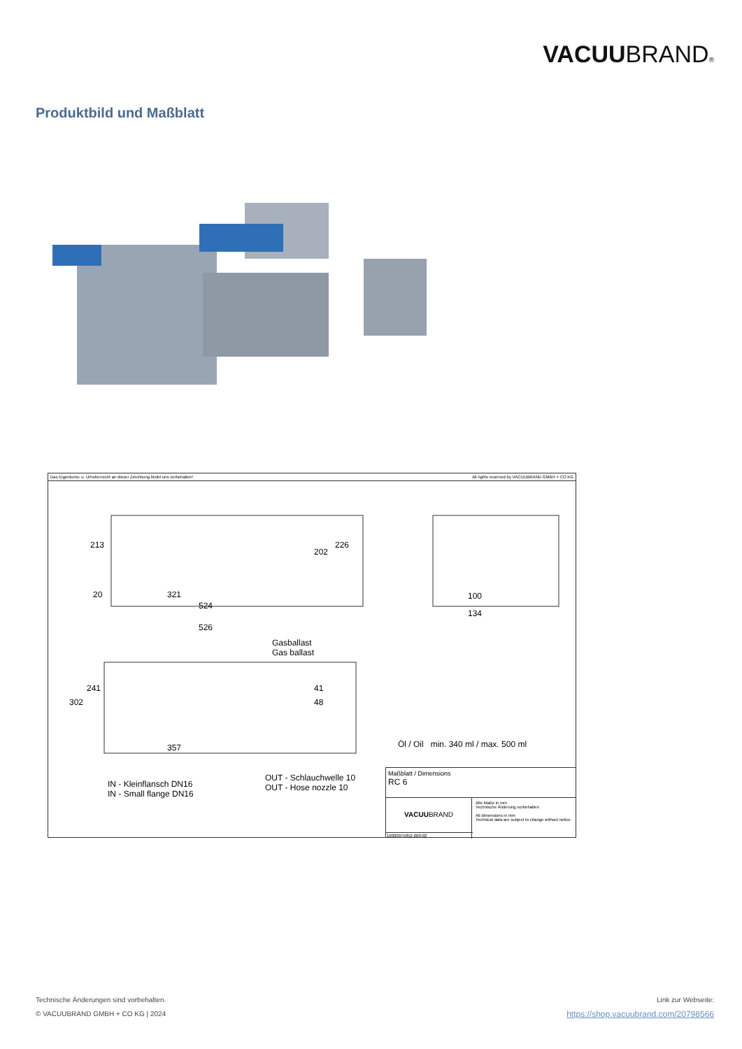VACUUBRAND®
Produktbild und Maßblatt
Das Eigentums- u. Urheberrecht an dieser Zeichnung bleibt uns vorbehalten! All rights reserved by VACUUBRAND GMBH + CO KG
213
202
226
20 321
524
526
100
134
Gasballast
Gas ballast
302
241 41
48
357 Öl / Oil min. 340 ml / max. 500 ml
OUT - Schlauchwelle 10
OUT - Hose nozzle 10 IN - Kleinflansch DN16
IN - Small flange DN16
Maßblatt / Dimensions
RC 6
VACUUBRAND
10000075852-000-02
Alle Maße in mm
Technische Änderung vorbehalten
All dimensions in mm
Technical data are subject to change without notice
Technische Änderungen sind vorbehalten.
© VACUUBRAND GMBH + CO KG | 2024
Link zur Webseite:
https://shop.vacuubrand.com/20798566